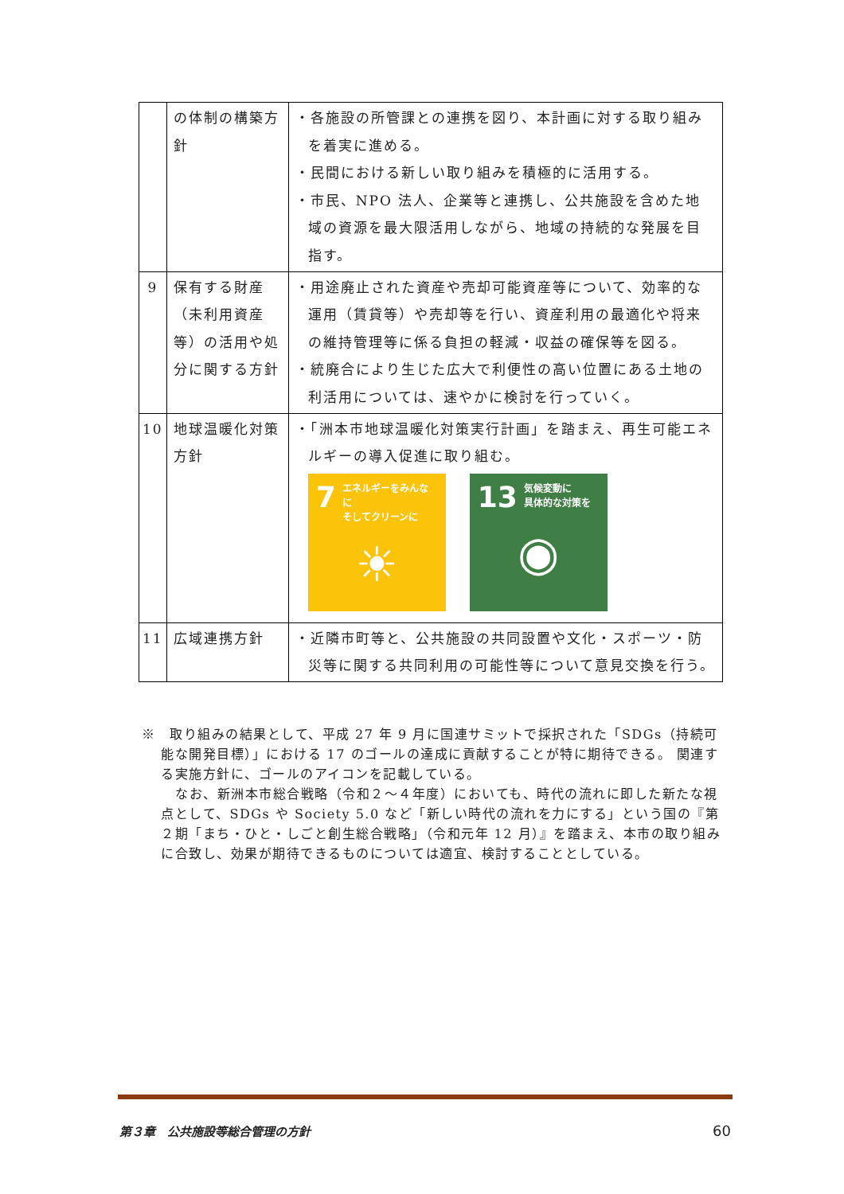| | の体制の構築方針 | ・各施設の所管課との連携を図り、本計画に対する取り組みを着実に進める。 ・民間における新しい取り組みを積極的に活用する。 ・市民、NPO 法人、企業等と連携し、公共施設を含めた地域の資源を最大限活用しながら、地域の持続的な発展を目指す。 |
| 9 | 保有する財産（未利用資産等）の活用や処分に関する方針 | ・用途廃止された資産や売却可能資産等について、効率的な運用（賃貸等）や売却等を行い、資産利用の最適化や将来の維持管理等に係る負担の軽減・収益の確保等を図る。 ・統廃合により生じた広大で利便性の高い位置にある土地の利活用については、速やかに検討を行っていく。 |
| 10 | 地球温暖化対策方針 | ・「洲本市地球温暖化対策実行計画」を踏まえ、再生可能エネルギーの導入促進に取り組む。 7 エネルギーをみんなに そしてクリーンに ☀ 13 気候変動に 具体的な対策を ◉ |
| 11 | 広域連携方針 | ・近隣市町等と、公共施設の共同設置や文化・スポーツ・防災等に関する共同利用の可能性等について意見交換を行う。 |
※　取り組みの結果として、平成 27 年 9 月に国連サミットで採択された「SDGs（持続可能な開発目標）」における 17 のゴールの達成に貢献することが特に期待できる。 関連する実施方針に、ゴールのアイコンを記載している。
なお、新洲本市総合戦略（令和２～４年度）においても、時代の流れに即した新たな視点として、SDGs や Society 5.0 など「新しい時代の流れを力にする」という国の『第２期「まち・ひと・しごと創生総合戦略」（令和元年 12 月）』を踏まえ、本市の取り組みに合致し、効果が期待できるものについては適宜、検討することとしている。
第３章　公共施設等総合管理の方針 60